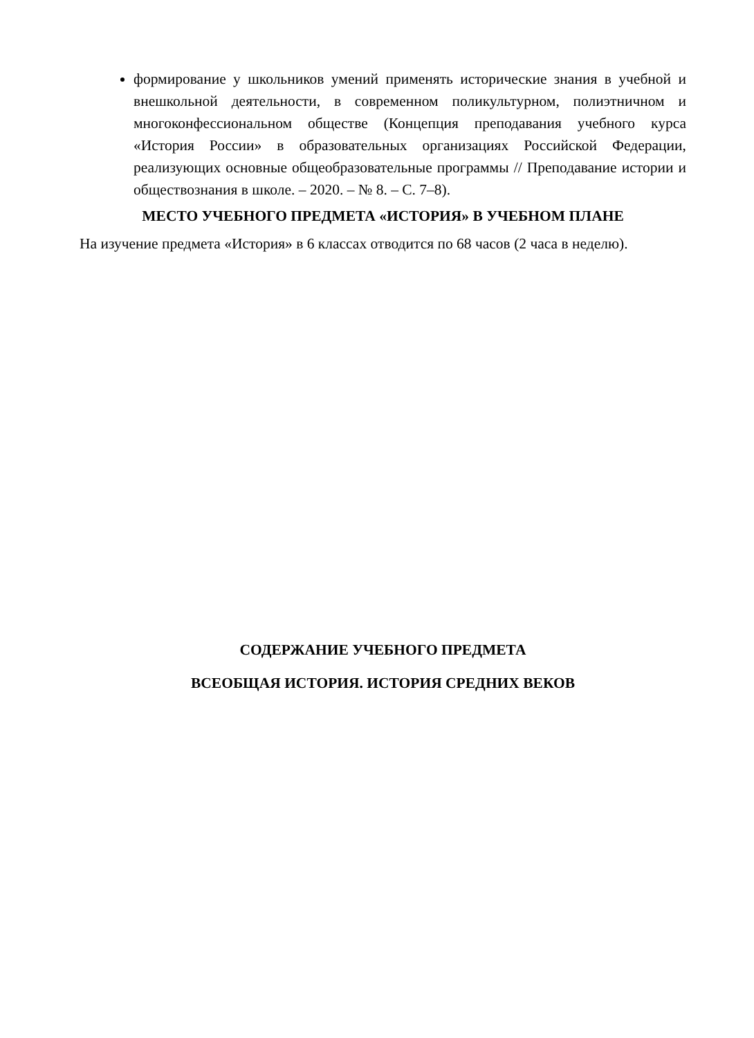формирование у школьников умений применять исторические знания в учебной и внешкольной деятельности, в современном поликультурном, полиэтничном и многоконфессиональном обществе (Концепция преподавания учебного курса «История России» в образовательных организациях Российской Федерации, реализующих основные общеобразовательные программы // Преподавание истории и обществознания в школе. – 2020. – № 8. – С. 7–8).
МЕСТО УЧЕБНОГО ПРЕДМЕТА «ИСТОРИЯ» В УЧЕБНОМ ПЛАНЕ
На изучение предмета «История» в 6 классах отводится по 68 часов (2 часа в неделю).
СОДЕРЖАНИЕ УЧЕБНОГО ПРЕДМЕТА
ВСЕОБЩАЯ ИСТОРИЯ. ИСТОРИЯ СРЕДНИХ ВЕКОВ